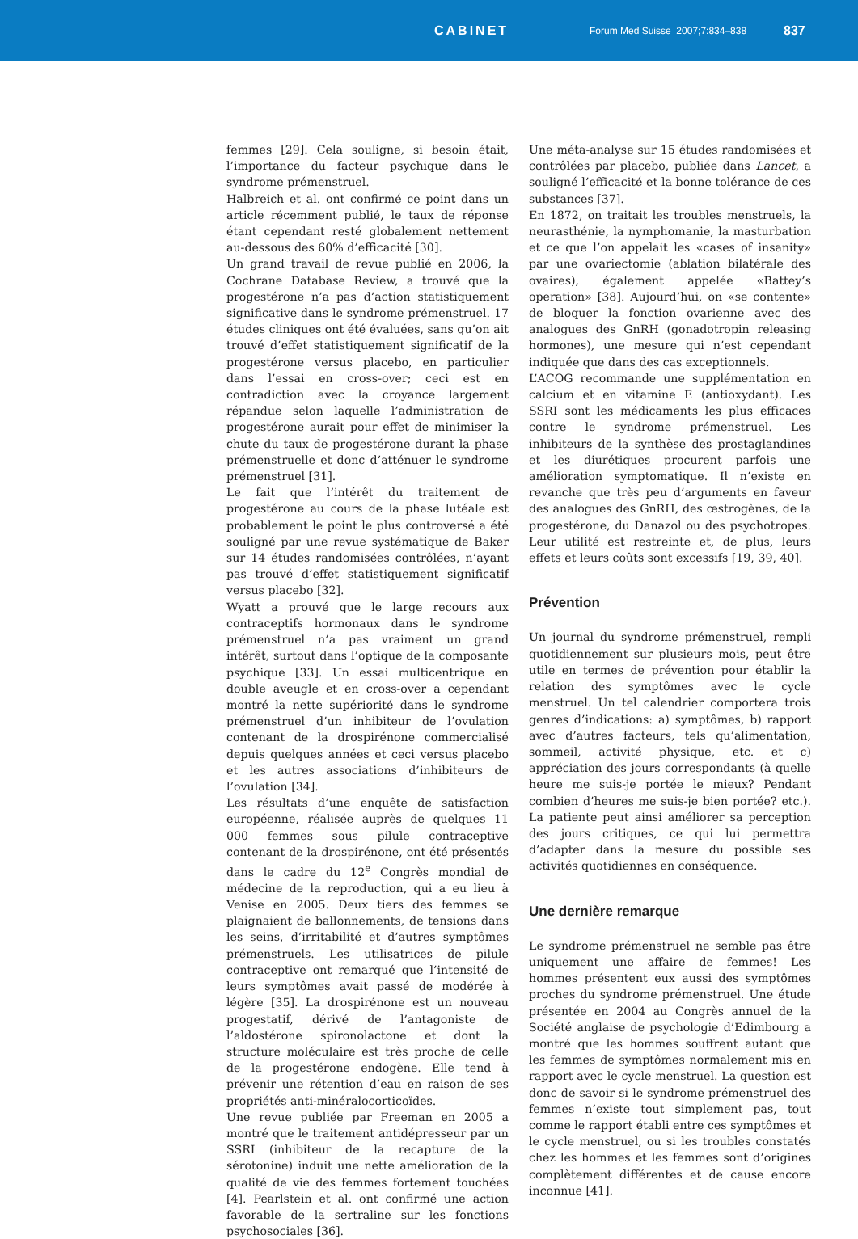CABINET
Forum Med Suisse 2007;7:834–838
837
femmes [29]. Cela souligne, si besoin était, l’importance du facteur psychique dans le syndrome prémenstruel.
Halbreich et al. ont confirmé ce point dans un article récemment publié, le taux de réponse étant cependant resté globalement nettement au-dessous des 60% d’efficacité [30].
Un grand travail de revue publié en 2006, la Cochrane Database Review, a trouvé que la progestérone n’a pas d’action statistiquement significative dans le syndrome prémenstruel. 17 études cliniques ont été évaluées, sans qu’on ait trouvé d’effet statistiquement significatif de la progestérone versus placebo, en particulier dans l’essai en cross-over; ceci est en contradiction avec la croyance largement répandue selon laquelle l’administration de progestérone aurait pour effet de minimiser la chute du taux de progestérone durant la phase prémenstruelle et donc d’atténuer le syndrome prémenstruel [31].
Le fait que l’intérêt du traitement de progestérone au cours de la phase lutéale est probablement le point le plus controversé a été souligné par une revue systématique de Baker sur 14 études randomisées contrôlées, n’ayant pas trouvé d’effet statistiquement significatif versus placebo [32].
Wyatt a prouvé que le large recours aux contraceptifs hormonaux dans le syndrome prémenstruel n’a pas vraiment un grand intérêt, surtout dans l’optique de la composante psychique [33]. Un essai multicentrique en double aveugle et en cross-over a cependant montré la nette supériorité dans le syndrome prémenstruel d’un inhibiteur de l’ovulation contenant de la drospirénone commercialisé depuis quelques années et ceci versus placebo et les autres associations d’inhibiteurs de l’ovulation [34].
Les résultats d’une enquête de satisfaction européenne, réalisée auprès de quelques 11 000 femmes sous pilule contraceptive contenant de la drospirénone, ont été présentés dans le cadre du 12<sup>e</sup> Congrès mondial de médecine de la reproduction, qui a eu lieu à Venise en 2005. Deux tiers des femmes se plaignaient de ballonnements, de tensions dans les seins, d’irritabilité et d’autres symptômes prémenstruels. Les utilisatrices de pilule contraceptive ont remarqué que l’intensité de leurs symptômes avait passé de modérée à légère [35]. La drospirénone est un nouveau progestatif, dérivé de l’antagoniste de l’aldostérone spironolactone et dont la structure moléculaire est très proche de celle de la progestérone endogène. Elle tend à prévenir une rétention d’eau en raison de ses propriétés anti-minéralocorticoïdes.
Une revue publiée par Freeman en 2005 a montré que le traitement antidépresseur par un SSRI (inhibiteur de la recapture de la sérotonine) induit une nette amélioration de la qualité de vie des femmes fortement touchées [4]. Pearlstein et al. ont confirmé une action favorable de la sertraline sur les fonctions psychosociales [36].
Une méta-analyse sur 15 études randomisées et contrôlées par placebo, publiée dans Lancet, a souligné l’efficacité et la bonne tolérance de ces substances [37].
En 1872, on traitait les troubles menstruels, la neurasthénie, la nymphomanie, la masturbation et ce que l’on appelait les «cases of insanity» par une ovariectomie (ablation bilatérale des ovaires), également appelée «Battey’s operation» [38]. Aujourd’hui, on «se contente» de bloquer la fonction ovarienne avec des analogues des GnRH (gonadotropin releasing hormones), une mesure qui n’est cependant indiquée que dans des cas exceptionnels.
L’ACOG recommande une supplémentation en calcium et en vitamine E (antioxydant). Les SSRI sont les médicaments les plus efficaces contre le syndrome prémenstruel. Les inhibiteurs de la synthèse des prostaglandines et les diurétiques procurent parfois une amélioration symptomatique. Il n’existe en revanche que très peu d’arguments en faveur des analogues des GnRH, des œstrogènes, de la progestérone, du Danazol ou des psychotropes. Leur utilité est restreinte et, de plus, leurs effets et leurs coûts sont excessifs [19, 39, 40].
Prévention
Un journal du syndrome prémenstruel, rempli quotidiennement sur plusieurs mois, peut être utile en termes de prévention pour établir la relation des symptômes avec le cycle menstruel. Un tel calendrier comportera trois genres d’indications: a) symptômes, b) rapport avec d’autres facteurs, tels qu’alimentation, sommeil, activité physique, etc. et c) appréciation des jours correspondants (à quelle heure me suis-je portée le mieux? Pendant combien d’heures me suis-je bien portée? etc.). La patiente peut ainsi améliorer sa perception des jours critiques, ce qui lui permettra d’adapter dans la mesure du possible ses activités quotidiennes en conséquence.
Une dernière remarque
Le syndrome prémenstruel ne semble pas être uniquement une affaire de femmes! Les hommes présentent eux aussi des symptômes proches du syndrome prémenstruel. Une étude présentée en 2004 au Congrès annuel de la Société anglaise de psychologie d’Edimbourg a montré que les hommes souffrent autant que les femmes de symptômes normalement mis en rapport avec le cycle menstruel. La question est donc de savoir si le syndrome prémenstruel des femmes n’existe tout simplement pas, tout comme le rapport établi entre ces symptômes et le cycle menstruel, ou si les troubles constatés chez les hommes et les femmes sont d’origines complètement différentes et de cause encore inconnue [41].